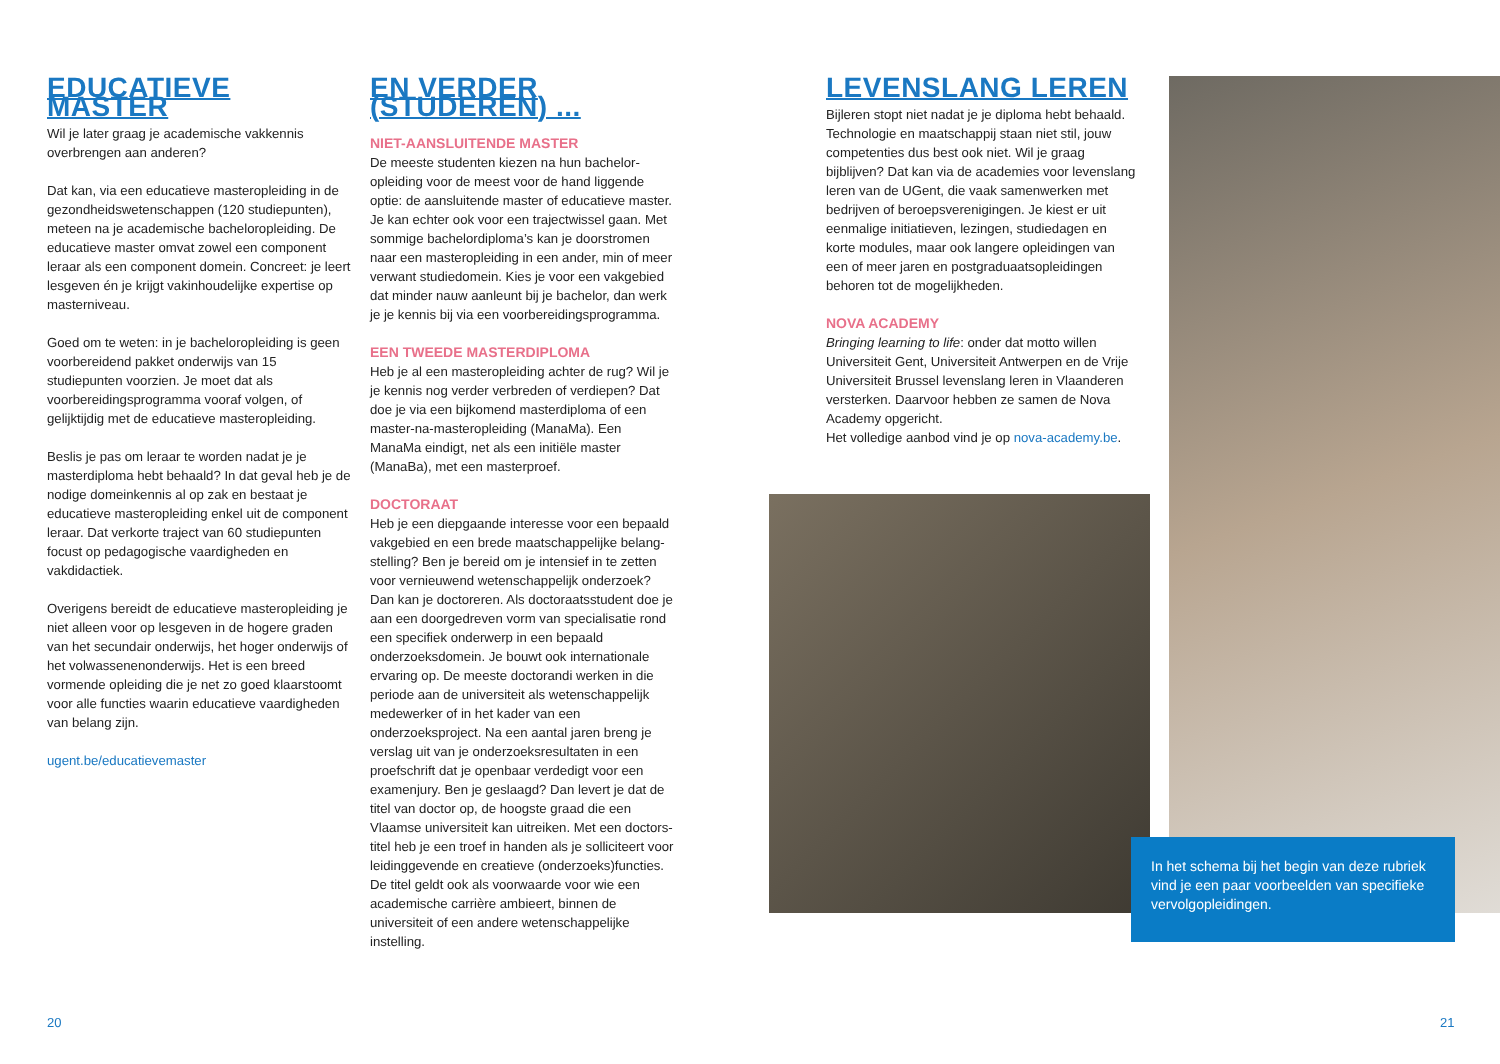EDUCATIEVE MASTER
Wil je later graag je academische vakkennis overbrengen aan anderen?
Dat kan, via een educatieve masteropleiding in de gezondheidswetenschappen (120 studiepunten), meteen na je academische bacheloropleiding. De educatieve master omvat zowel een component leraar als een component domein. Concreet: je leert lesgeven én je krijgt vakinhoudelijke expertise op masterniveau.
Goed om te weten: in je bacheloropleiding is geen voorbereidend pakket onderwijs van 15 studiepunten voorzien. Je moet dat als voorbereidingsprogramma vooraf volgen, of gelijktijdig met de educatieve masteropleiding.
Beslis je pas om leraar te worden nadat je je master­diploma hebt behaald? In dat geval heb je de nodige domeinkennis al op zak en bestaat je educatieve masteropleiding enkel uit de component leraar. Dat verkorte traject van 60 studiepunten focust op pedagogische vaardigheden en vakdidactiek.
Overigens bereidt de educatieve masteropleiding je niet alleen voor op lesgeven in de hogere graden van het secundair onderwijs, het hoger onderwijs of het volwassenenonderwijs. Het is een breed vormende opleiding die je net zo goed klaarstoomt voor alle functies waarin educatieve vaardigheden van belang zijn.
ugent.be/educatievemaster
EN VERDER (STUDEREN) ...
NIET-AANSLUITENDE MASTER
De meeste studenten kiezen na hun bachelor­opleiding voor de meest voor de hand liggende optie: de aansluitende master of educatieve master. Je kan echter ook voor een trajectwissel gaan. Met sommige bachelordiploma’s kan je doorstromen naar een masteropleiding in een ander, min of meer verwant studiedomein. Kies je voor een vakgebied dat minder nauw aanleunt bij je bachelor, dan werk je je kennis bij via een voorbereidingsprogramma.
EEN TWEEDE MASTERDIPLOMA
Heb je al een masteropleiding achter de rug? Wil je je kennis nog verder verbreden of verdiepen? Dat doe je via een bijkomend masterdiploma of een master-na-masteropleiding (ManaMa). Een ManaMa eindigt, net als een initiële master (ManaBa), met een masterproef.
DOCTORAAT
Heb je een diepgaande interesse voor een bepaald vakgebied en een brede maatschappelijke belang­stelling? Ben je bereid om je intensief in te zetten voor vernieuwend wetenschappelijk onderzoek? Dan kan je doctoreren. Als doctoraatsstudent doe je aan een doorgedreven vorm van specialisatie rond een specifiek onderwerp in een bepaald onderzoeks­domein. Je bouwt ook internationale ervaring op. De meeste doctorandi werken in die periode aan de universiteit als wetenschappelijk medewerker of in het kader van een onderzoeksproject. Na een aantal jaren breng je verslag uit van je onderzoeksresultaten in een proefschrift dat je openbaar verdedigt voor een examenjury. Ben je geslaagd? Dan levert je dat de titel van doctor op, de hoogste graad die een Vlaamse universiteit kan uitreiken. Met een doctors­titel heb je een troef in handen als je solliciteert voor leidinggevende en creatieve (onderzoeks)functies. De titel geldt ook als voorwaarde voor wie een academische carrière ambieert, binnen de universiteit of een andere wetenschappelijke instelling.
LEVENSLANG LEREN
Bijleren stopt niet nadat je je diploma hebt behaald. Technologie en maatschappij staan niet stil, jouw competenties dus best ook niet. Wil je graag bijblijven? Dat kan via de academies voor levenslang leren van de UGent, die vaak samenwerken met bedrijven of beroepsverenigingen. Je kiest er uit eenmalige initiatieven, lezingen, studiedagen en korte modules, maar ook langere opleidingen van een of meer jaren en postgraduaatsopleidingen behoren tot de mogelijkheden.
NOVA ACADEMY
Bringing learning to life: onder dat motto willen Universiteit Gent, Universiteit Antwerpen en de Vrije Universiteit Brussel levenslang leren in Vlaanderen versterken. Daarvoor hebben ze samen de Nova Academy opgericht.
Het volledige aanbod vind je op nova-academy.be.
In het schema bij het begin van deze rubriek vind je een paar voorbeelden van specifieke vervolgopleidingen.
20 21